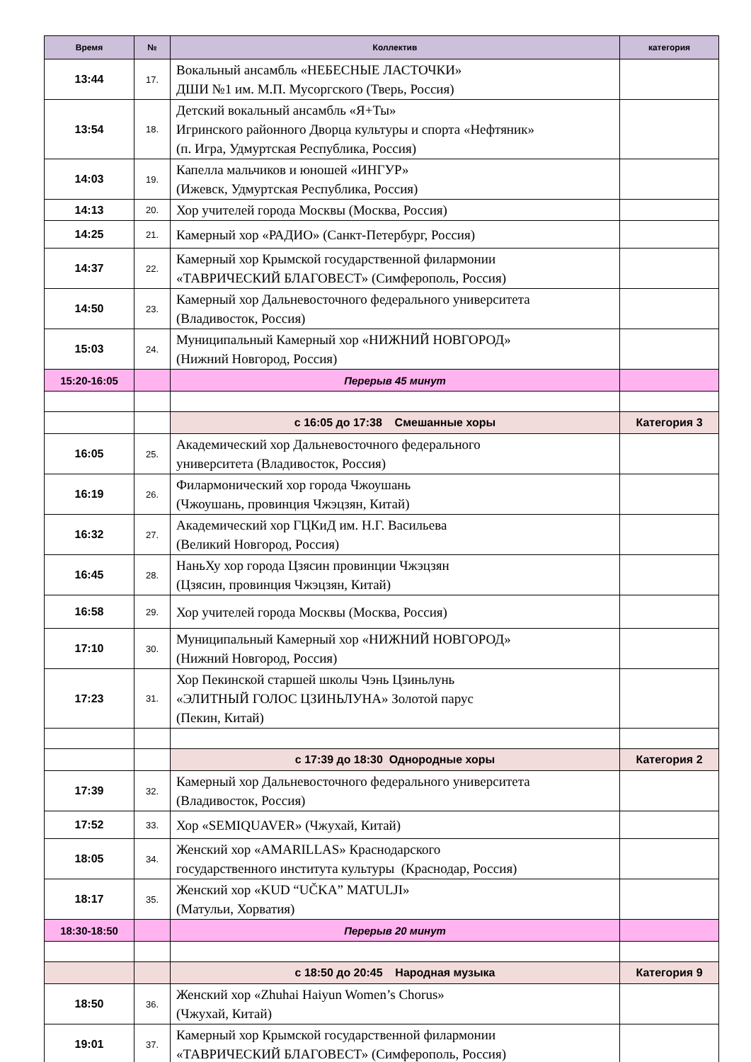| Время | № | Коллектив | категория |
| --- | --- | --- | --- |
| 13:44 | 17. | Вокальный ансамбль «НЕБЕСНЫЕ ЛАСТОЧКИ» ДШИ №1 им. М.П. Мусоргского (Тверь, Россия) | |
| 13:54 | 18. | Детский вокальный ансамбль «Я+Ты» Игринского районного Дворца культуры и спорта «Нефтяник» (п. Игра, Удмуртская Республика, Россия) | |
| 14:03 | 19. | Капелла мальчиков и юношей «ИНГУР» (Ижевск, Удмуртская Республика, Россия) | |
| 14:13 | 20. | Хор учителей города Москвы (Москва, Россия) | |
| 14:25 | 21. | Камерный хор «РАДИО» (Санкт-Петербург, Россия) | |
| 14:37 | 22. | Камерный хор Крымской государственной филармонии «ТАВРИЧЕСКИЙ БЛАГОВЕСТ» (Симферополь, Россия) | |
| 14:50 | 23. | Камерный хор Дальневосточного федерального университета (Владивосток, Россия) | |
| 15:03 | 24. | Муниципальный Камерный хор «НИЖНИЙ НОВГОРОД» (Нижний Новгород, Россия) | |
| 15:20-16:05 | | Перерыв 45 минут | |
| | | с 16:05 до 17:38 Смешанные хоры | Категория 3 |
| 16:05 | 25. | Академический хор Дальневосточного федерального университета (Владивосток, Россия) | |
| 16:19 | 26. | Филармонический хор города Чжоушань (Чжоушань, провинция Чжэцзян, Китай) | |
| 16:32 | 27. | Академический хор ГЦКиД им. Н.Г. Васильева (Великий Новгород, Россия) | |
| 16:45 | 28. | НаньХу хор города Цзясин провинции Чжэцзян (Цзясин, провинция Чжэцзян, Китай) | |
| 16:58 | 29. | Хор учителей города Москвы (Москва, Россия) | |
| 17:10 | 30. | Муниципальный Камерный хор «НИЖНИЙ НОВГОРОД» (Нижний Новгород, Россия) | |
| 17:23 | 31. | Хор Пекинской старшей школы Чэнь Цзиньлунь «ЭЛИТНЫЙ ГОЛОС ЦЗИНЬЛУНА» Золотой парус (Пекин, Китай) | |
| | | с 17:39 до 18:30 Однородные хоры | Категория 2 |
| 17:39 | 32. | Камерный хор Дальневосточного федерального университета (Владивосток, Россия) | |
| 17:52 | 33. | Хор «SEMIQUAVER» (Чжухай, Китай) | |
| 18:05 | 34. | Женский хор «AMARILLAS» Краснодарского государственного института культуры (Краснодар, Россия) | |
| 18:17 | 35. | Женский хор «KUD “UČKA” MATULJI» (Матульи, Хорватия) | |
| 18:30-18:50 | | Перерыв 20 минут | |
| | | с 18:50 до 20:45 Народная музыка | Категория 9 |
| 18:50 | 36. | Женский хор «Zhuhai Haiyun Women’s Chorus» (Чжухай, Китай) | |
| 19:01 | 37. | Камерный хор Крымской государственной филармонии «ТАВРИЧЕСКИЙ БЛАГОВЕСТ» (Симферополь, Россия) | |